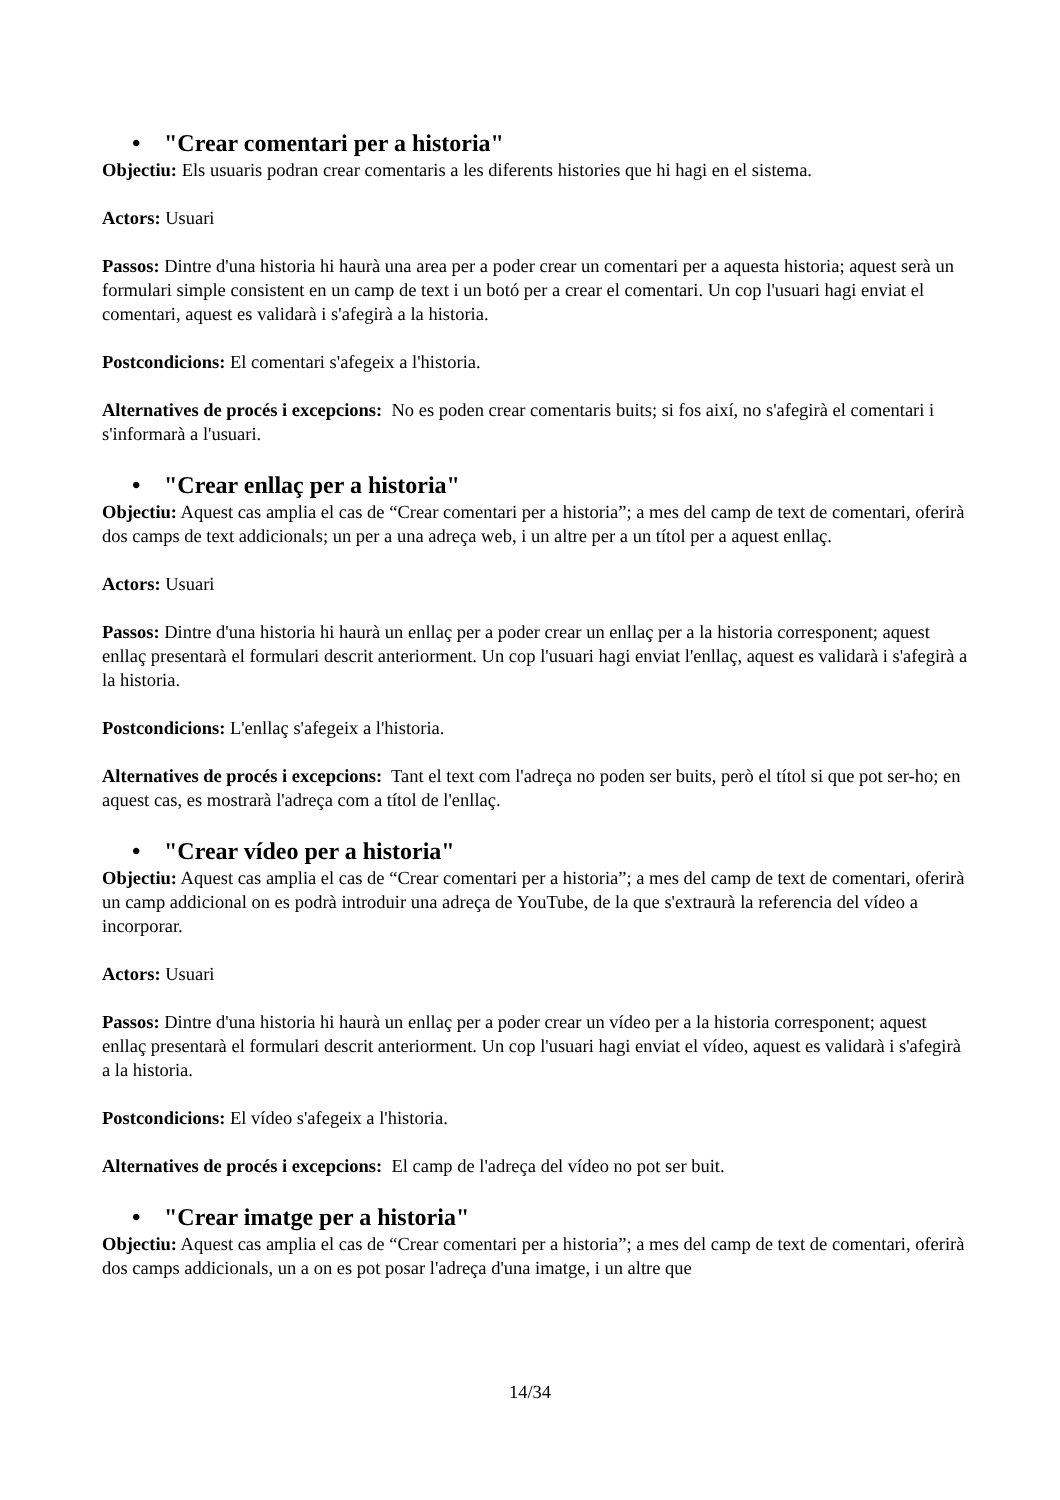• "Crear comentari per a historia"
Objectiu: Els usuaris podran crear comentaris a les diferents histories que hi hagi en el sistema.
Actors: Usuari
Passos: Dintre d'una historia hi haurà una area per a poder crear un comentari per a aquesta historia; aquest serà un formulari simple consistent en un camp de text i un botó per a crear el comentari. Un cop l'usuari hagi enviat el comentari, aquest es validarà i s'afegirà a la historia.
Postcondicions: El comentari s'afegeix a l'historia.
Alternatives de procés i excepcions: No es poden crear comentaris buits; si fos així, no s'afegirà el comentari i s'informarà a l'usuari.
• "Crear enllaç per a historia"
Objectiu: Aquest cas amplia el cas de “Crear comentari per a historia”; a mes del camp de text de comentari, oferirà dos camps de text addicionals; un per a una adreça web, i un altre per a un títol per a aquest enllaç.
Actors: Usuari
Passos: Dintre d'una historia hi haurà un enllaç per a poder crear un enllaç per a la historia corresponent; aquest enllaç presentarà el formulari descrit anteriorment. Un cop l'usuari hagi enviat l'enllaç, aquest es validarà i s'afegirà a la historia.
Postcondicions: L'enllaç s'afegeix a l'historia.
Alternatives de procés i excepcions: Tant el text com l'adreça no poden ser buits, però el títol si que pot ser-ho; en aquest cas, es mostrarà l'adreça com a títol de l'enllaç.
• "Crear vídeo per a historia"
Objectiu: Aquest cas amplia el cas de “Crear comentari per a historia”; a mes del camp de text de comentari, oferirà un camp addicional on es podrà introduir una adreça de YouTube, de la que s'extraurà la referencia del vídeo a incorporar.
Actors: Usuari
Passos: Dintre d'una historia hi haurà un enllaç per a poder crear un vídeo per a la historia corresponent; aquest enllaç presentarà el formulari descrit anteriorment. Un cop l'usuari hagi enviat el vídeo, aquest es validarà i s'afegirà a la historia.
Postcondicions: El vídeo s'afegeix a l'historia.
Alternatives de procés i excepcions: El camp de l'adreça del vídeo no pot ser buit.
• "Crear imatge per a historia"
Objectiu: Aquest cas amplia el cas de “Crear comentari per a historia”; a mes del camp de text de comentari, oferirà dos camps addicionals, un a on es pot posar l'adreça d'una imatge, i un altre que
14/34